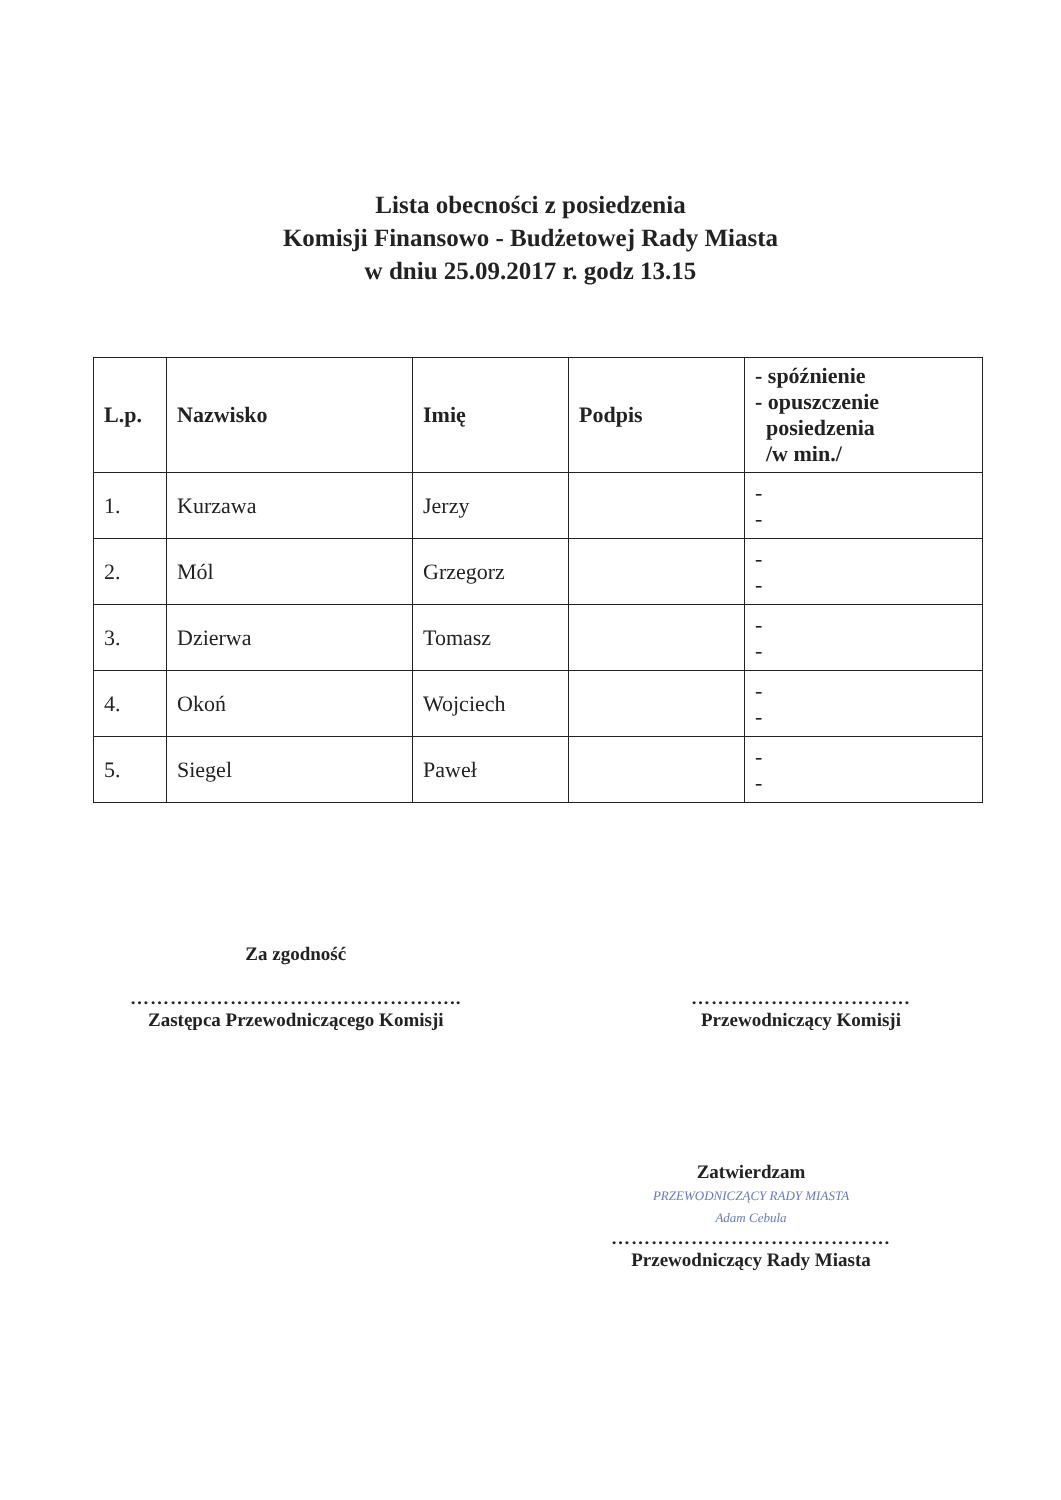Lista obecności z posiedzenia
Komisji Finansowo - Budżetowej Rady Miasta
w dniu 25.09.2017 r. godz 13.15
| L.p. | Nazwisko | Imię | Podpis | - spóźnienie - opuszczenie posiedzenia /w min./ |
| --- | --- | --- | --- | --- |
| 1. | Kurzawa | Jerzy | | - - |
| 2. | Mól | Grzegorz | | - - |
| 3. | Dzierwa | Tomasz | | - - |
| 4. | Okoń | Wojciech | | - - |
| 5. | Siegel | Paweł | | - - |
Za zgodność
…………………………………………..
Zastępca Przewodniczącego Komisji
……………………………
Przewodniczący Komisji
Zatwierdzam
PRZEWODNICZĄCY RADY MIASTA
Adam Cebula
……………………………………
Przewodniczący Rady Miasta